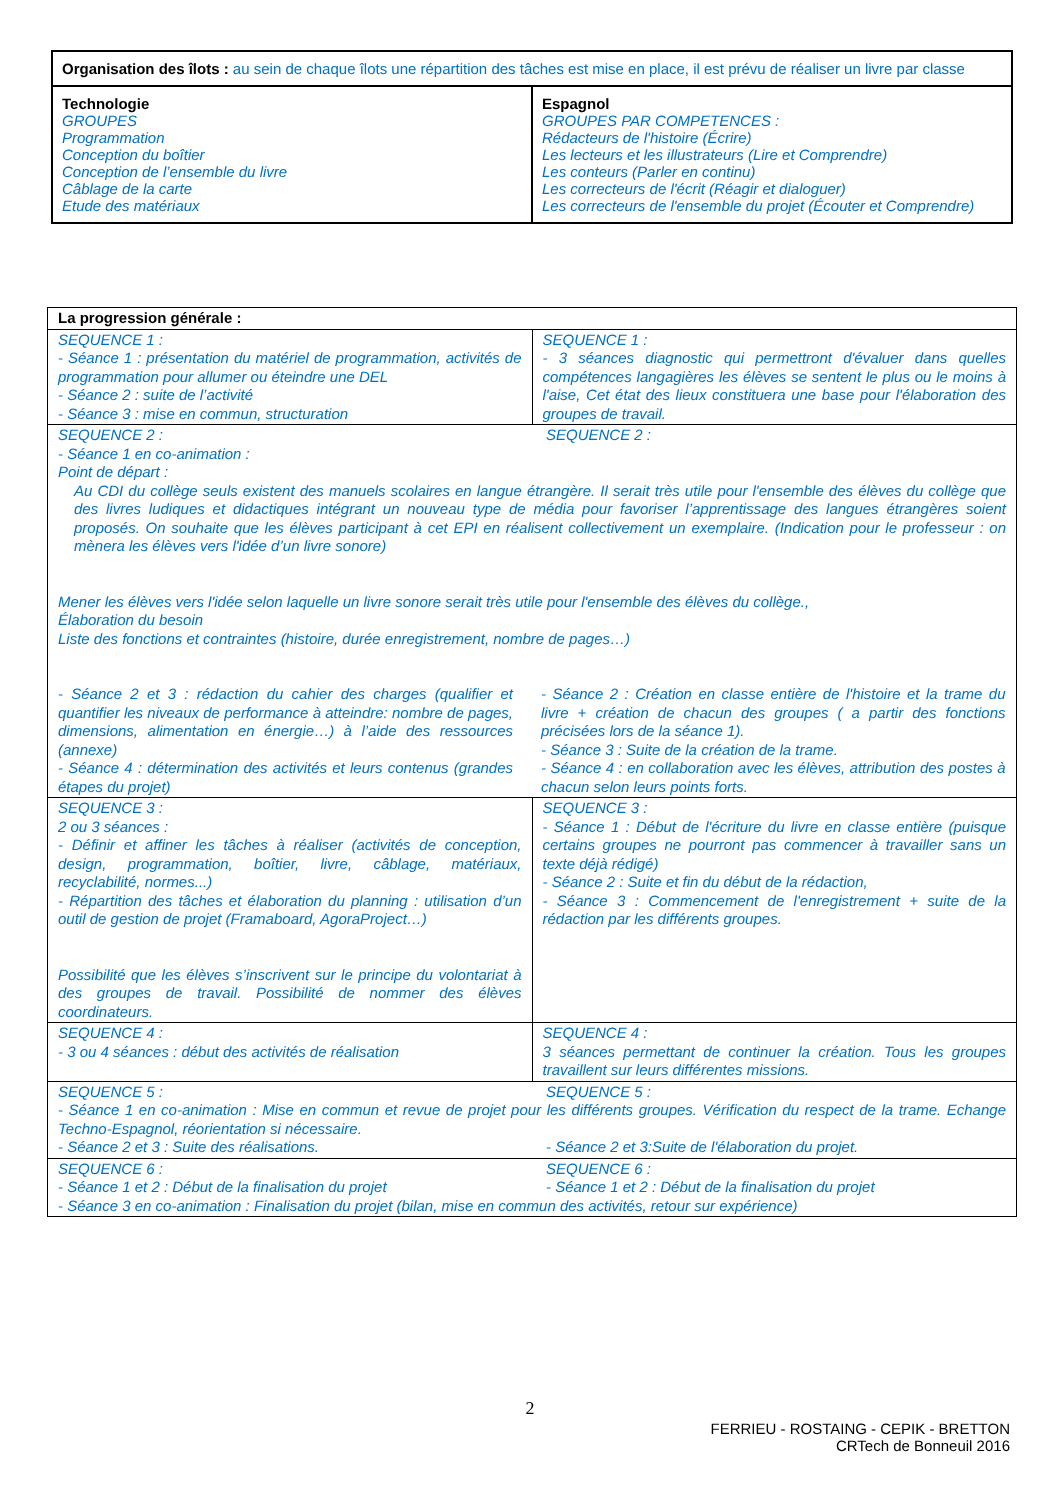| Organisation des îlots : au sein de chaque îlots une répartition des tâches est mise en place, il est prévu de réaliser un livre par classe | |
| Technologie GROUPES Programmation Conception du boîtier Conception de l’ensemble du livre Câblage de la carte Etude des matériaux | Espagnol GROUPES PAR COMPETENCES : Rédacteurs de l'histoire (Écrire) Les lecteurs et les illustrateurs (Lire et Comprendre) Les conteurs (Parler en continu) Les correcteurs de l'écrit (Réagir et dialoguer) Les correcteurs de l'ensemble du projet (Écouter et Comprendre) |
| La progression générale : | |
| SEQUENCE 1 : - Séance 1 : présentation du matériel de programmation, activités de programmation pour allumer ou éteindre une DEL - Séance 2 : suite de l’activité - Séance 3 : mise en commun, structuration | SEQUENCE 1 : - 3 séances diagnostic qui permettront d'évaluer dans quelles compétences langagières les élèves se sentent le plus ou le moins à l'aise, Cet état des lieux constituera une base pour l'élaboration des groupes de travail. |
| SEQUENCE 2 : SEQUENCE 2 : - Séance 1 en co-animation : Point de départ : Au CDI du collège seuls existent des manuels scolaires en langue étrangère. Il serait très utile pour l'ensemble des élèves du collège que des livres ludiques et didactiques intégrant un nouveau type de média pour favoriser l’apprentissage des langues étrangères soient proposés. On souhaite que les élèves participant à cet EPI en réalisent collectivement un exemplaire. (Indication pour le professeur : on mènera les élèves vers l'idée d’un livre sonore) Mener les élèves vers l'idée selon laquelle un livre sonore serait très utile pour l'ensemble des élèves du collège., Élaboration du besoin Liste des fonctions et contraintes (histoire, durée enregistrement, nombre de pages…) - Séance 2 et 3 : rédaction du cahier des charges (qualifier et quantifier les niveaux de performance à atteindre: nombre de pages, dimensions, alimentation en énergie…) à l’aide des ressources (annexe) - Séance 4 : détermination des activités et leurs contenus (grandes étapes du projet) - Séance 2 : Création en classe entière de l'histoire et la trame du livre + création de chacun des groupes ( a partir des fonctions précisées lors de la séance 1). - Séance 3 : Suite de la création de la trame. - Séance 4 : en collaboration avec les élèves, attribution des postes à chacun selon leurs points forts. | |
| SEQUENCE 3 : 2 ou 3 séances : - Définir et affiner les tâches à réaliser (activités de conception, design, programmation, boîtier, livre, câblage, matériaux, recyclabilité, normes...) - Répartition des tâches et élaboration du planning : utilisation d’un outil de gestion de projet (Framaboard, AgoraProject…) Possibilité que les élèves s’inscrivent sur le principe du volontariat à des groupes de travail. Possibilité de nommer des élèves coordinateurs. | SEQUENCE 3 : - Séance 1 : Début de l'écriture du livre en classe entière (puisque certains groupes ne pourront pas commencer à travailler sans un texte déjà rédigé) - Séance 2 : Suite et fin du début de la rédaction, - Séance 3 : Commencement de l'enregistrement + suite de la rédaction par les différents groupes. |
| SEQUENCE 4 : - 3 ou 4 séances : début des activités de réalisation | SEQUENCE 4 : 3 séances permettant de continuer la création. Tous les groupes travaillent sur leurs différentes missions. |
| SEQUENCE 5 : SEQUENCE 5 : - Séance 1 en co-animation : Mise en commun et revue de projet pour les différents groupes. Vérification du respect de la trame. Echange Techno-Espagnol, réorientation si nécessaire. - Séance 2 et 3 : Suite des réalisations. - Séance 2 et 3:Suite de l'élaboration du projet. | |
| SEQUENCE 6 : - Séance 1 et 2 : Début de la finalisation du projet SEQUENCE 6 : - Séance 1 et 2 : Début de la finalisation du projet - Séance 3 en co-animation : Finalisation du projet (bilan, mise en commun des activités, retour sur expérience) | |
2
FERRIEU - ROSTAING - CEPIK - BRETTON
CRTech de Bonneuil 2016